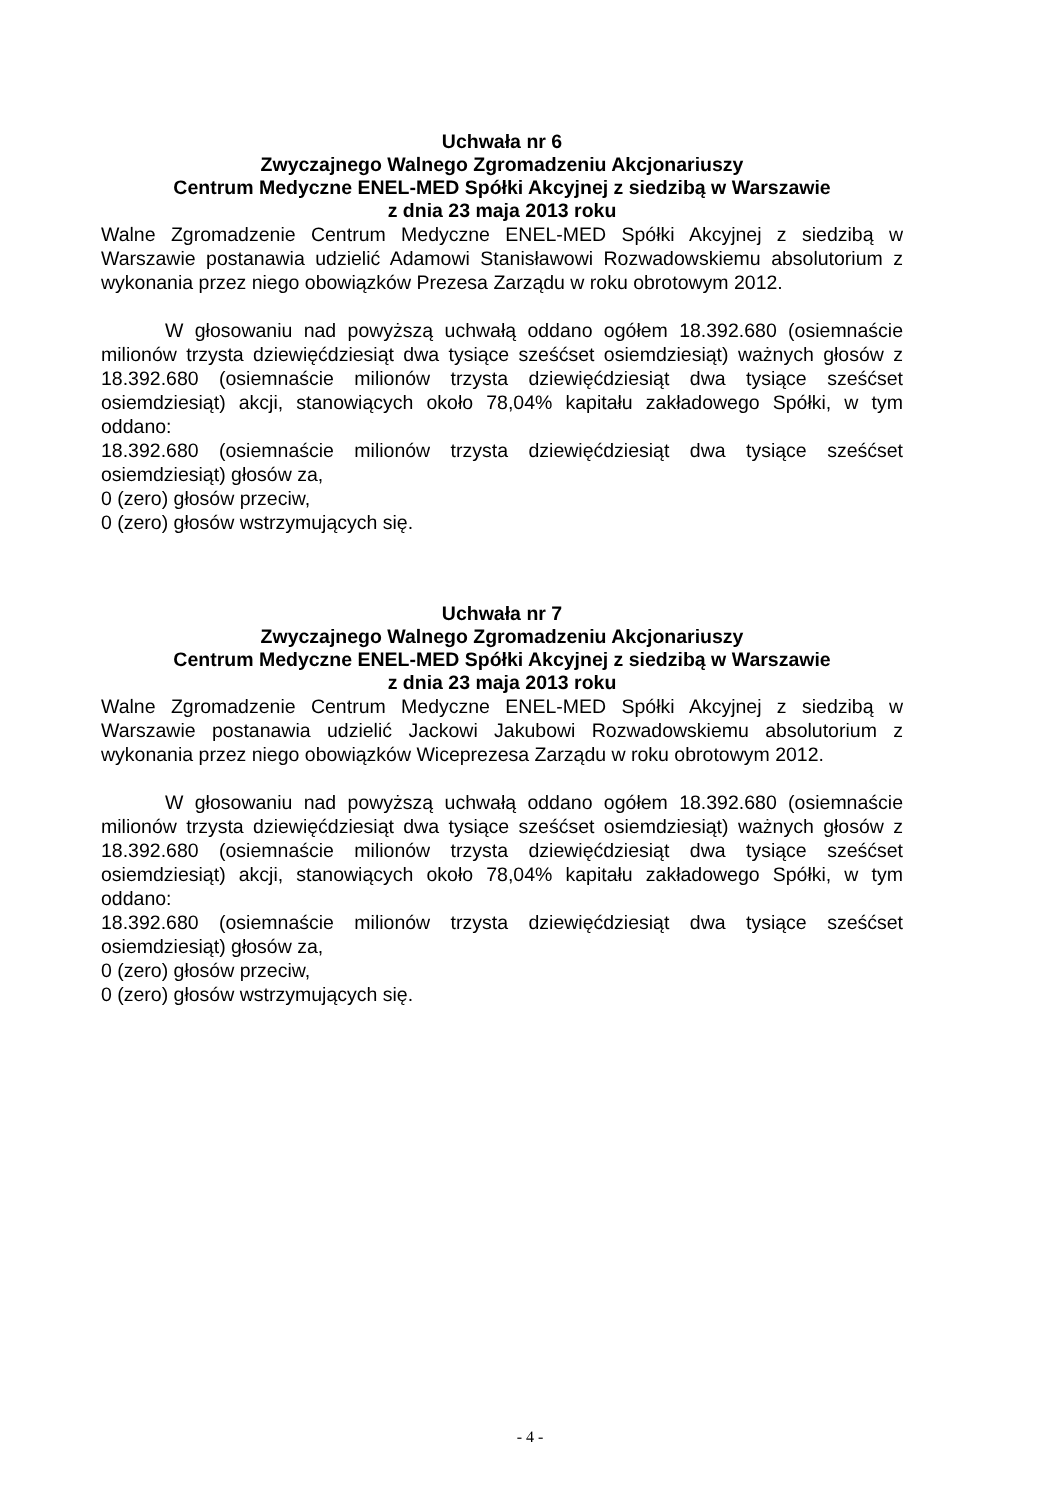Uchwała nr 6
Zwyczajnego Walnego Zgromadzeniu Akcjonariuszy
Centrum Medyczne ENEL-MED Spółki Akcyjnej z siedzibą w Warszawie
z dnia 23 maja 2013 roku
Walne Zgromadzenie Centrum Medyczne ENEL-MED Spółki Akcyjnej z siedzibą w Warszawie postanawia udzielić Adamowi Stanisławowi Rozwadowskiemu absolutorium z wykonania przez niego obowiązków Prezesa Zarządu w roku obrotowym 2012.
W głosowaniu nad powyższą uchwałą oddano ogółem 18.392.680 (osiemnaście milionów trzysta dziewięćdziesiąt dwa tysiące sześćset osiemdziesiąt) ważnych głosów z 18.392.680 (osiemnaście milionów trzysta dziewięćdziesiąt dwa tysiące sześćset osiemdziesiąt) akcji, stanowiących około 78,04% kapitału zakładowego Spółki, w tym oddano:
18.392.680 (osiemnaście milionów trzysta dziewięćdziesiąt dwa tysiące sześćset osiemdziesiąt) głosów za,
0 (zero) głosów przeciw,
0 (zero) głosów wstrzymujących się.
Uchwała nr 7
Zwyczajnego Walnego Zgromadzeniu Akcjonariuszy
Centrum Medyczne ENEL-MED Spółki Akcyjnej z siedzibą w Warszawie
z dnia 23 maja 2013 roku
Walne Zgromadzenie Centrum Medyczne ENEL-MED Spółki Akcyjnej z siedzibą w Warszawie postanawia udzielić Jackowi Jakubowi Rozwadowskiemu absolutorium z wykonania przez niego obowiązków Wiceprezesa Zarządu w roku obrotowym 2012.
W głosowaniu nad powyższą uchwałą oddano ogółem 18.392.680 (osiemnaście milionów trzysta dziewięćdziesiąt dwa tysiące sześćset osiemdziesiąt) ważnych głosów z 18.392.680 (osiemnaście milionów trzysta dziewięćdziesiąt dwa tysiące sześćset osiemdziesiąt) akcji, stanowiących około 78,04% kapitału zakładowego Spółki, w tym oddano:
18.392.680 (osiemnaście milionów trzysta dziewięćdziesiąt dwa tysiące sześćset osiemdziesiąt) głosów za,
0 (zero) głosów przeciw,
0 (zero) głosów wstrzymujących się.
- 4 -